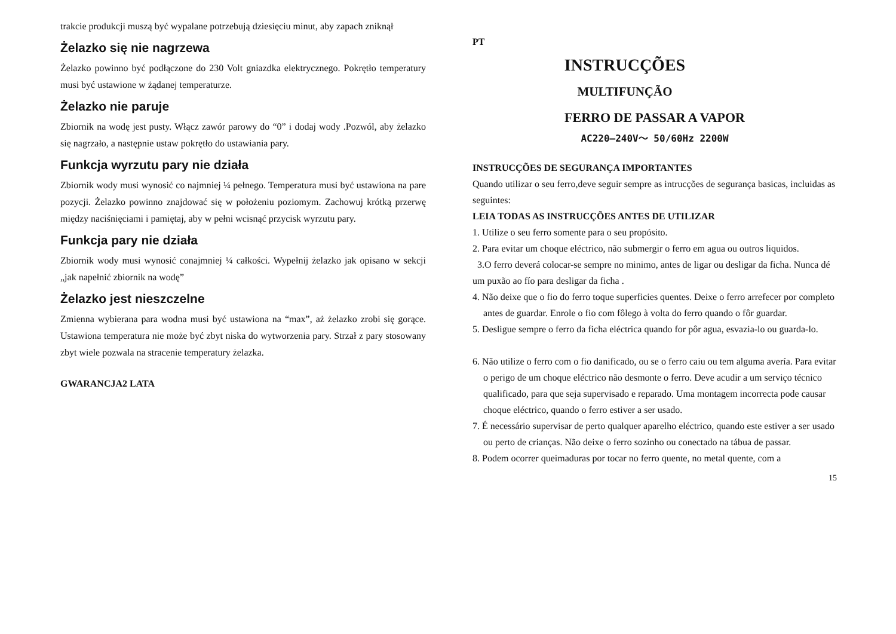trakcie produkcji muszą być wypalane potrzebują dziesięciu minut, aby zapach zniknął
Żelazko się nie nagrzewa
Żelazko powinno być podłączone do 230 Volt gniazdka elektrycznego. Pokrętło temperatury musi być ustawione w żądanej temperaturze.
Żelazko nie paruje
Zbiornik na wodę jest pusty. Włącz zawór parowy do “0” i dodaj wody .Pozwól, aby żelazko się nagrzało, a następnie ustaw pokrętło do ustawiania pary.
Funkcja wyrzutu pary nie działa
Zbiornik wody musi wynosić co najmniej ¼ pełnego. Temperatura musi być ustawiona na pare pozycji. Żelazko powinno znajdować się w położeniu poziomym. Zachowuj krótką przerwę między naciśnięciami i pamiętaj, aby w pełni wcisnąć przycisk wyrzutu pary.
Funkcja pary nie działa
Zbiornik wody musi wynosić conajmniej ¼ całkości. Wypełnij żelazko jak opisano w sekcji „jak napełnić zbiornik na wodę”
Żelazko jest nieszczelne
Zmienna wybierana para wodna musi być ustawiona na “max”, aż żelazko zrobi się gorące. Ustawiona temperatura nie może być zbyt niska do wytworzenia pary. Strzał z pary stosowany zbyt wiele pozwala na stracenie temperatury żelazka.
GWARANCJA2 LATA
PT
INSTRUCÇÕES
MULTIFUNÇÃO
FERRO DE PASSAR A VAPOR
AC220–240V～ 50/60Hz 2200W
INSTRUCÇÕES DE SEGURANÇA IMPORTANTES
Quando utilizar o seu ferro,deve seguir sempre as intrucções de segurança basicas, incluidas as seguintes:
LEIA TODAS AS INSTRUCÇÕES ANTES DE UTILIZAR
1. Utilize o seu ferro somente para o seu propósito.
2. Para evitar um choque eléctrico, não submergir o ferro em agua ou outros liquidos.
3.O ferro deverá colocar-se sempre no minimo, antes de ligar ou desligar da ficha. Nunca dé um puxão ao fío para desligar da ficha .
4. Não deixe que o fio do ferro toque superficies quentes. Deixe o ferro arrefecer por completo antes de guardar. Enrole o fio com fôlego à volta do ferro quando o fôr guardar.
5. Desligue sempre o ferro da ficha eléctrica quando for pôr agua, esvazia-lo ou guarda-lo.
6. Não utilize o ferro com o fio danificado, ou se o ferro caiu ou tem alguma avería. Para evitar o perigo de um choque eléctrico não desmonte o ferro. Deve acudir a um serviço técnico qualificado, para que seja supervisado e reparado. Uma montagem incorrecta pode causar choque eléctrico, quando o ferro estiver a ser usado.
7. É necessário supervisar de perto qualquer aparelho eléctrico, quando este estiver a ser usado ou perto de crianças. Não deixe o ferro sozinho ou conectado na tábua de passar.
8. Podem ocorrer queimaduras por tocar no ferro quente, no metal quente, com a
15